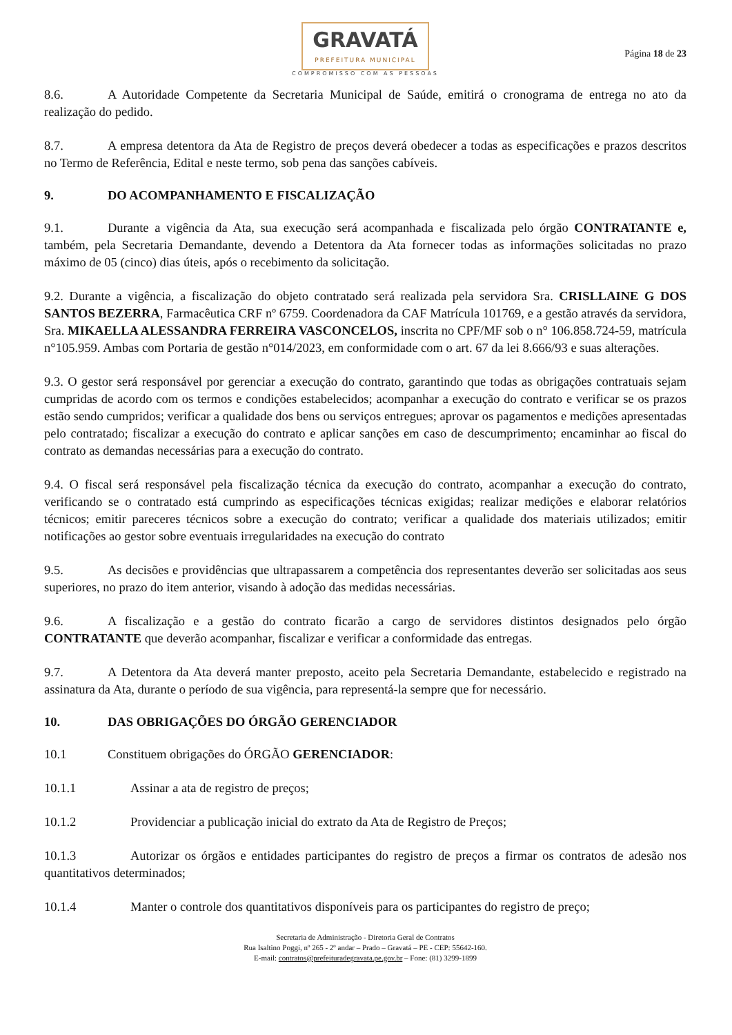GRAVATÁ PREFEITURA MUNICIPAL
COMPROMISSO COM AS PESSOAS
Página 18 de 23
8.6. A Autoridade Competente da Secretaria Municipal de Saúde, emitirá o cronograma de entrega no ato da realização do pedido.
8.7. A empresa detentora da Ata de Registro de preços deverá obedecer a todas as especificações e prazos descritos no Termo de Referência, Edital e neste termo, sob pena das sanções cabíveis.
9. DO ACOMPANHAMENTO E FISCALIZAÇÃO
9.1. Durante a vigência da Ata, sua execução será acompanhada e fiscalizada pelo órgão CONTRATANTE e, também, pela Secretaria Demandante, devendo a Detentora da Ata fornecer todas as informações solicitadas no prazo máximo de 05 (cinco) dias úteis, após o recebimento da solicitação.
9.2. Durante a vigência, a fiscalização do objeto contratado será realizada pela servidora Sra. CRISLLAINE G DOS SANTOS BEZERRA, Farmacêutica CRF nº 6759. Coordenadora da CAF Matrícula 101769, e a gestão através da servidora, Sra. MIKAELLA ALESSANDRA FERREIRA VASCONCELOS, inscrita no CPF/MF sob o n° 106.858.724-59, matrícula n°105.959. Ambas com Portaria de gestão n°014/2023, em conformidade com o art. 67 da lei 8.666/93 e suas alterações.
9.3. O gestor será responsável por gerenciar a execução do contrato, garantindo que todas as obrigações contratuais sejam cumpridas de acordo com os termos e condições estabelecidos; acompanhar a execução do contrato e verificar se os prazos estão sendo cumpridos; verificar a qualidade dos bens ou serviços entregues; aprovar os pagamentos e medições apresentadas pelo contratado; fiscalizar a execução do contrato e aplicar sanções em caso de descumprimento; encaminhar ao fiscal do contrato as demandas necessárias para a execução do contrato.
9.4. O fiscal será responsável pela fiscalização técnica da execução do contrato, acompanhar a execução do contrato, verificando se o contratado está cumprindo as especificações técnicas exigidas; realizar medições e elaborar relatórios técnicos; emitir pareceres técnicos sobre a execução do contrato; verificar a qualidade dos materiais utilizados; emitir notificações ao gestor sobre eventuais irregularidades na execução do contrato
9.5. As decisões e providências que ultrapassarem a competência dos representantes deverão ser solicitadas aos seus superiores, no prazo do item anterior, visando à adoção das medidas necessárias.
9.6. A fiscalização e a gestão do contrato ficarão a cargo de servidores distintos designados pelo órgão CONTRATANTE que deverão acompanhar, fiscalizar e verificar a conformidade das entregas.
9.7. A Detentora da Ata deverá manter preposto, aceito pela Secretaria Demandante, estabelecido e registrado na assinatura da Ata, durante o período de sua vigência, para representá-la sempre que for necessário.
10. DAS OBRIGAÇÕES DO ÓRGÃO GERENCIADOR
10.1 Constituem obrigações do ÓRGÃO GERENCIADOR:
10.1.1 Assinar a ata de registro de preços;
10.1.2 Providenciar a publicação inicial do extrato da Ata de Registro de Preços;
10.1.3 Autorizar os órgãos e entidades participantes do registro de preços a firmar os contratos de adesão nos quantitativos determinados;
10.1.4 Manter o controle dos quantitativos disponíveis para os participantes do registro de preço;
Secretaria de Administração - Diretoria Geral de Contratos
Rua Isaltino Poggi, nº 265 - 2º andar – Prado – Gravatá – PE - CEP: 55642-160.
E-mail: contratos@prefeituradegravata.pe.gov.br – Fone: (81) 3299-1899